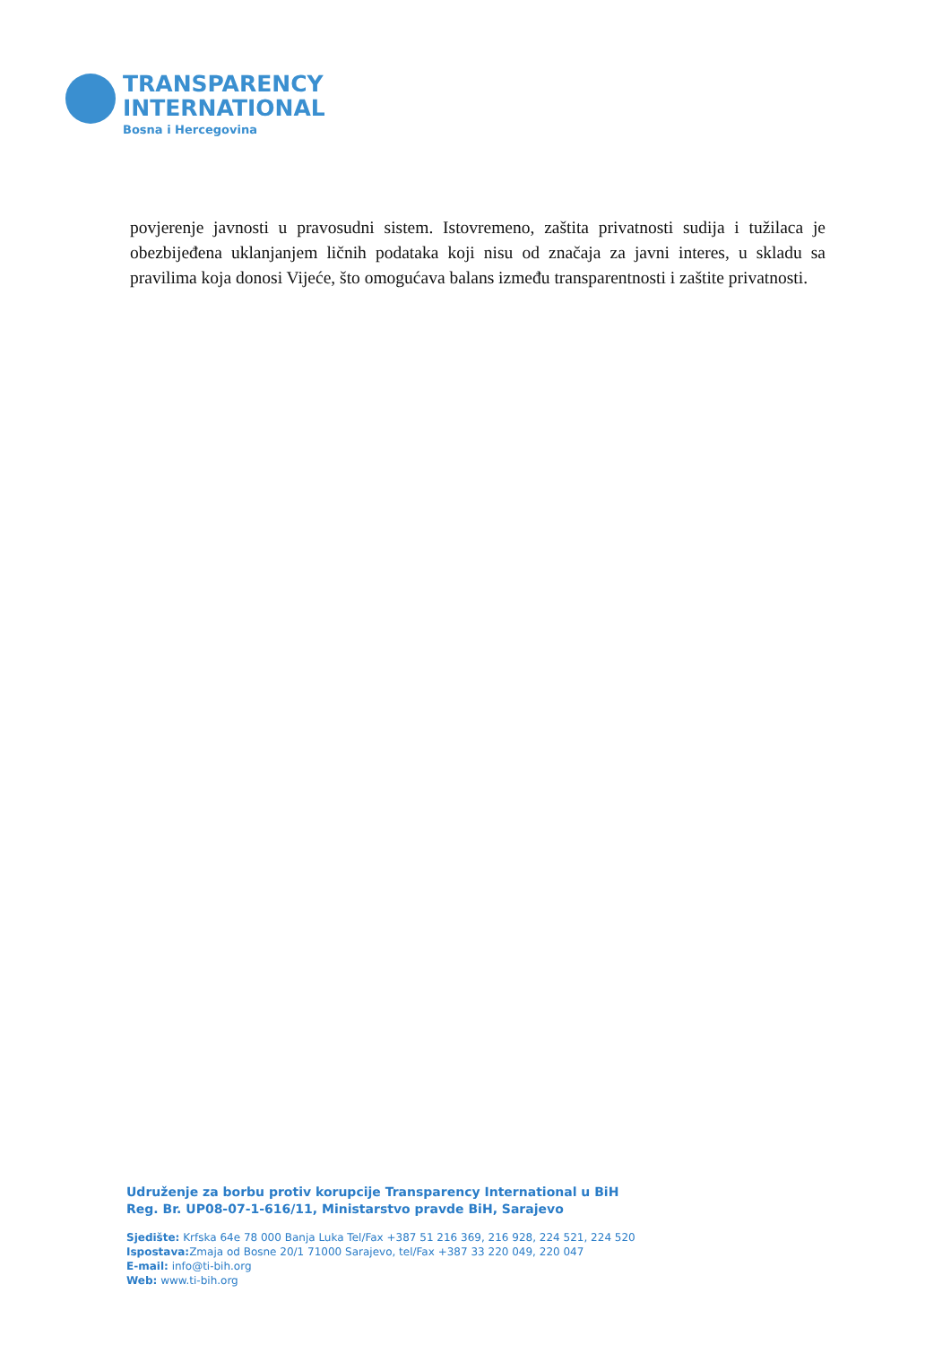TRANSPARENCY
INTERNATIONAL
Bosna i Hercegovina
povjerenje javnosti u pravosudni sistem. Istovremeno, zaštita privatnosti sudija i tužilaca je obezbijeđena uklanjanjem ličnih podataka koji nisu od značaja za javni interes, u skladu sa pravilima koja donosi Vijeće, što omogućava balans između transparentnosti i zaštite privatnosti.
Udruženje za borbu protiv korupcije Transparency International u BiH
Reg. Br. UP08-07-1-616/11, Ministarstvo pravde BiH, Sarajevo
Sjedište: Krfska 64e 78 000 Banja Luka Tel/Fax +387 51 216 369, 216 928, 224 521, 224 520
Ispostava: Zmaja od Bosne 20/1 71000 Sarajevo, tel/Fax +387 33 220 049, 220 047
E-mail: info@ti-bih.org
Web: www.ti-bih.org